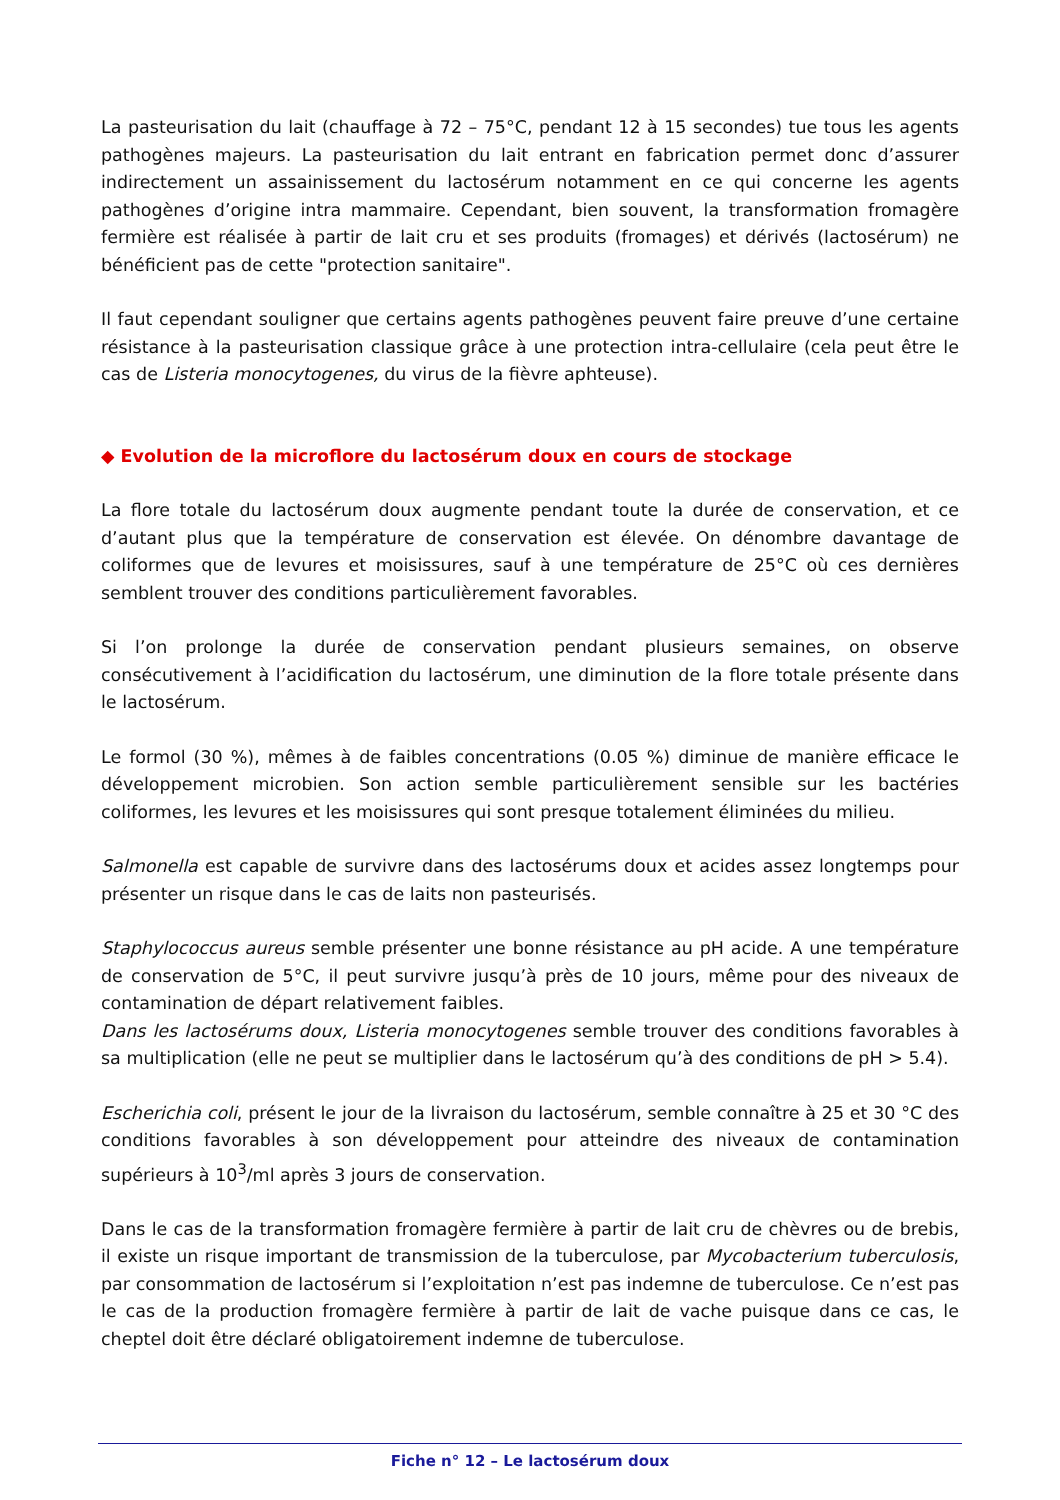La pasteurisation du lait (chauffage à 72 – 75°C, pendant 12 à 15 secondes) tue tous les agents pathogènes majeurs. La pasteurisation du lait entrant en fabrication permet donc d’assurer indirectement un assainissement du lactosérum notamment en ce qui concerne les agents pathogènes d’origine intra mammaire. Cependant, bien souvent, la transformation fromagère fermière est réalisée à partir de lait cru et ses produits (fromages) et dérivés (lactosérum) ne bénéficient pas de cette "protection sanitaire".
Il faut cependant souligner que certains agents pathogènes peuvent faire preuve d’une certaine résistance à la pasteurisation classique grâce à une protection intra-cellulaire (cela peut être le cas de Listeria monocytogenes, du virus de la fièvre aphteuse).
◆ Evolution de la microflore du lactosérum doux en cours de stockage
La flore totale du lactosérum doux augmente pendant toute la durée de conservation, et ce d’autant plus que la température de conservation est élevée. On dénombre davantage de coliformes que de levures et moisissures, sauf à une température de 25°C où ces dernières semblent trouver des conditions particulièrement favorables.
Si l’on prolonge la durée de conservation pendant plusieurs semaines, on observe consécutivement à l’acidification du lactosérum, une diminution de la flore totale présente dans le lactosérum.
Le formol (30 %), mêmes à de faibles concentrations (0.05 %) diminue de manière efficace le développement microbien. Son action semble particulièrement sensible sur les bactéries coliformes, les levures et les moisissures qui sont presque totalement éliminées du milieu.
Salmonella est capable de survivre dans des lactosérums doux et acides assez longtemps pour présenter un risque dans le cas de laits non pasteurisés.
Staphylococcus aureus semble présenter une bonne résistance au pH acide. A une température de conservation de 5°C, il peut survivre jusqu’à près de 10 jours, même pour des niveaux de contamination de départ relativement faibles.
Dans les lactosérums doux, Listeria monocytogenes semble trouver des conditions favorables à sa multiplication (elle ne peut se multiplier dans le lactosérum qu’à des conditions de pH > 5.4).
Escherichia coli, présent le jour de la livraison du lactosérum, semble connaître à 25 et 30 °C des conditions favorables à son développement pour atteindre des niveaux de contamination supérieurs à 10<sup>3</sup>/ml après 3 jours de conservation.
Dans le cas de la transformation fromagère fermière à partir de lait cru de chèvres ou de brebis, il existe un risque important de transmission de la tuberculose, par Mycobacterium tuberculosis, par consommation de lactosérum si l’exploitation n’est pas indemne de tuberculose. Ce n’est pas le cas de la production fromagère fermière à partir de lait de vache puisque dans ce cas, le cheptel doit être déclaré obligatoirement indemne de tuberculose.
Fiche n° 12 – Le lactosérum doux